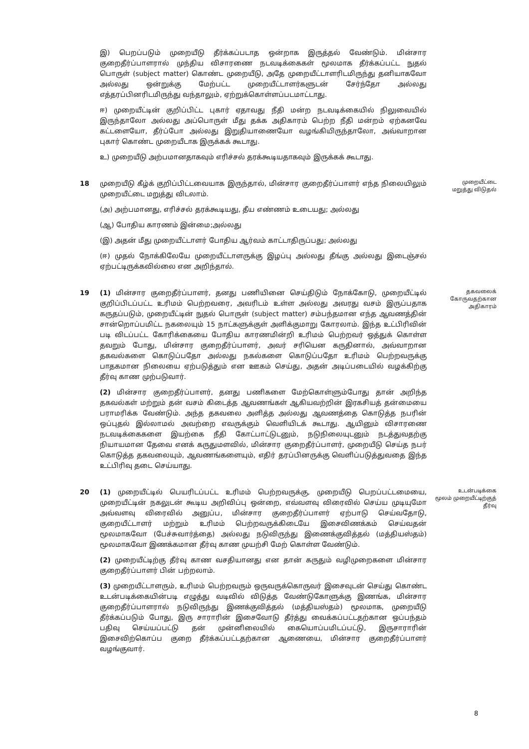இ) பெறப்படும் முறையீடு தீர்க்கப்படாத ஒன்றாக இருத்தல் வேண்டும். மின்சார குறைதீர்ப்பாளரால் முந்திய விசாரணை நடவடிக்கைகள் மூலமாக தீர்க்கப்பட்ட நுதல் பொருள் (subject matter) கொண்ட முறையீடு, அதே முறையீட்டாளரிடமிருந்து தனியாகவோ அல்லது ஒன்றுக்கு மேற்பட்ட முறையீட்டாளர்களுடன் சேர்ந்தோ அல்லது எத்தரப்பினரிடமிருந்து வந்தாலும், ஏற்றுக்கொள்ளப்படமாட்டாது.
ஈ) முறையீட்டின் குறிப்பிட்ட புகார் ஏதாவது நீதி மன்ற நடவடிக்கையில் நிலுவையில் இருந்தாலோ அல்லது அப்பொருள் மீது தக்க அதிகாரம் பெற்ற நீதி மன்றம் ஏற்கனவே கட்டளையோ, தீர்ப்போ அல்லது இறுதியாணையோ வழங்கியிருந்தாலோ, அவ்வாறான புகார் கொண்ட முறையீடாக இருக்கக் கூடாது.
உ) முறையீடு அற்பமானதாகவும் எரிச்சல் தரக்கூடியதாகவும் இருக்கக் கூடாது.
18 முறையீடு கீழ்க் குறிப்பிட்டவையாக இருந்தால், மின்சார குறைதீர்ப்பாளர் எந்த நிலையிலும் முறையீட்டை மறுத்து விடலாம்.
(அ) அற்பமானது, எரிச்சல் தரக்கூடியது, தீய எண்ணம் உடையது; அல்லது
(ஆ) போதிய காரணம் இன்மை;அல்லது
(இ) அதன் மீது முறையீட்டாளர் போதிய ஆர்வம் காட்டாதிருப்பது; அல்லது
(ஈ) முதல் நோக்கிலேயே முறையீட்டாளருக்கு இழப்பு அல்லது தீங்கு அல்லது இடைஞ்சல் ஏற்பட்டிருக்கவில்லை என அறிந்தால்.
முறையீட்டை
மறுத்து விடுதல்
19 (1) மின்சார குறைதீர்ப்பாளர், தனது பணியினை செய்திடும் நோக்கோடு, முறையீட்டில் குறிப்பிடப்பட்ட உரிமம் பெற்றவரை, அவரிடம் உள்ள அல்லது அவரது வசம் இருப்பதாக கருதப்படும், முறையீட்டின் நுதல் பொருள் (subject matter) சம்பந்தமான எந்த ஆவணத்தின் சான்றொப்பமிட்ட நகலையும் 15 நாட்களுக்குள் அளிக்குமாறு கோரலாம். இந்த உட்பிரிவின் படி விடப்பட்ட கோரிக்கையை போதிய காரணமின்றி உரிமம் பெற்றவர் ஒத்துக் கொள்ள தவறும் போது, மின்சார குறைதீர்ப்பாளர், அவர் சரியென கருதினால், அவ்வாறான தகவல்களை கொடுப்பதோ அல்லது நகல்களை கொடுப்பதோ உரிமம் பெற்றவருக்கு பாதகமான நிலையை ஏற்படுத்தும் என ஊகம் செய்து, அதன் அடிப்படையில் வழக்கிற்கு தீர்வு காண முற்படுவார்.
(2) மின்சார குறைதீர்ப்பாளர், தனது பணிகளை மேற்கொள்ளும்போது தான் அறிந்த தகவல்கள் மற்றும் தன் வசம் கிடைத்த ஆவணங்கள் ஆகியவற்றின் இரகசியத் தன்மையை பராமரிக்க வேண்டும். அந்த தகவலை அளித்த அல்லது ஆவணத்தை கொடுத்த நபரின் ஒப்புதல் இல்லாமல் அவற்றை எவருக்கும் வெளியிடக் கூடாது. ஆயினும் விசாரணை நடவடிக்கைகளை இயற்கை நீதி கோட்பாட்டுடனும், நடுநிலையுடனும் நடத்துவதற்கு நியாயமான தேவை எனக் கருதுமளவில், மின்சார குறைதீர்ப்பாளர், முறையீடு செய்த நபர் கொடுத்த தகவலையும், ஆவணங்களையும், எதிர் தரப்பினருக்கு வெளிப்படுத்துவதை இந்த உட்பிரிவு தடை செய்யாது.
தகவலைக்
கோருவதற்கான
அதிகாரம்
20 (1) முறையீட்டில் பெயரிடப்பட்ட உரிமம் பெற்றவருக்கு, முறையீடு பெறப்பட்டமையை, முறையீட்டின் நகலுடன் கூடிய அறிவிப்பு ஒன்றை, எவ்வளவு விரைவில் செய்ய முடியுமோ அவ்வளவு விரைவில் அனுப்ப, மின்சார குறைதீர்ப்பாளர் ஏற்பாடு செய்வதோடு, குறையீட்டாளர் மற்றும் உரிமம் பெற்றவருக்கிடையே இசைவிணக்கம் செய்வதன் மூலமாகவோ (பேச்சுவார்த்தை) அல்லது நடுவிருந்து இணைக்குவித்தல் (மத்தியஸ்தம்) மூலமாகவோ இணக்கமான தீர்வு காண முயற்சி மேற் கொள்ள வேண்டும்.
(2) முறையீட்டிற்கு தீர்வு காண வசதியானது என தான் கருதும் வழிமுறைகளை மின்சார குறைதீர்ப்பாளர் பின் பற்றலாம்.
(3) முறையீட்டாளரும், உரிமம் பெற்றவரும் ஒருவருக்கொருவர் இசைவுடன் செய்து கொண்ட உடன்படிக்கையின்படி எழுத்து வடிவில் விடுத்த வேண்டுகோளுக்கு இணங்க, மின்சார குறைதீர்ப்பாளரால் நடுவிருந்து இணக்குவித்தல் (மத்தியஸ்தம்) மூலமாக, முறையீடு தீர்க்கப்படும் போது, இரு சாராரின் இசைவோடு தீர்த்து வைக்கப்பட்டதற்கான ஒப்பந்தம் பதிவு செய்யப்பட்டு தன் முன்னிலையில் கையொப்பமிடப்பட்டு, இருசாராரின் இசைவிற்கொப்ப குறை தீர்க்கப்பட்டதற்கான ஆணையை, மின்சார குறைதீர்ப்பாளர் வழங்குவார்.
உடன்படிக்கை
மூலம் முறையீட்டிற்குத்
தீர்வு
8